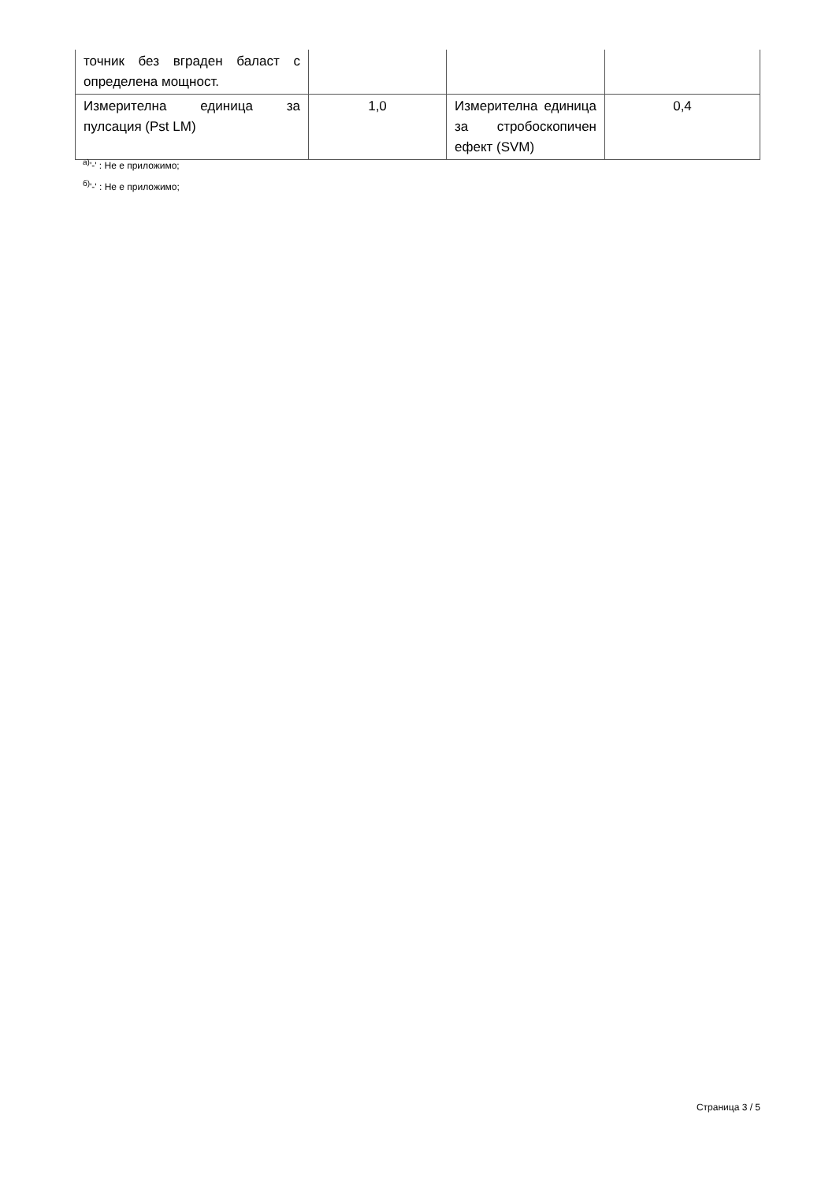| точник без вграден баласт с определена мощност. | | | |
| Измерителна единица за пулсация (Pst LM) | 1,0 | Измерителна единица за стробоскопичен ефект (SVM) | 0,4 |
<sup>а)</sup>'-' : Не е приложимо;
<sup>б)</sup>'-' : Не е приложимо;
Страница 3 / 5